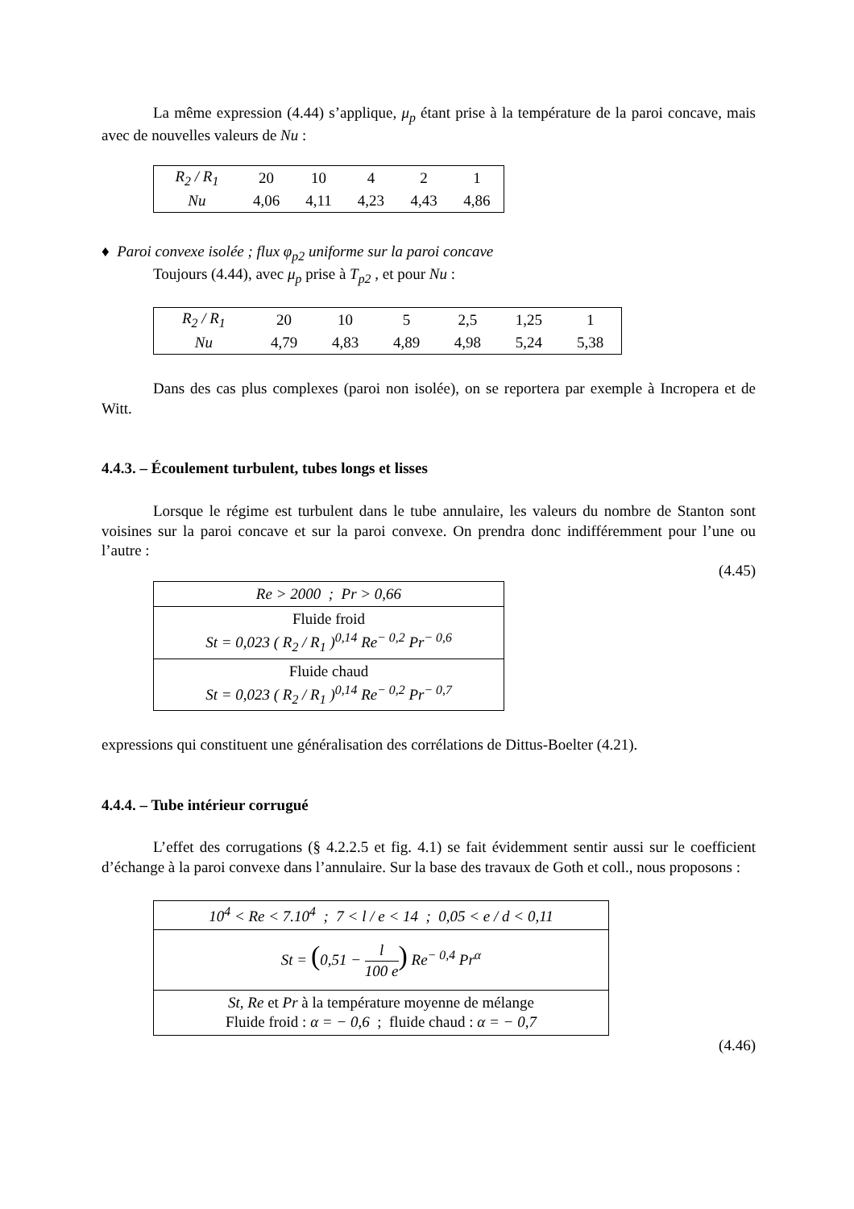La même expression (4.44) s’applique, μ<sub>p</sub> étant prise à la température de la paroi concave, mais avec de nouvelles valeurs de Nu :
| R<sub>2</sub> / R<sub>1</sub> | 20 | 10 | 4 | 2 | 1 |
| Nu | 4,06 | 4,11 | 4,23 | 4,43 | 4,86 |
♦ Paroi convexe isolée ; flux φ<sub>p2</sub> uniforme sur la paroi concave
Toujours (4.44), avec μ<sub>p</sub> prise à T<sub>p2</sub> , et pour Nu :
| R<sub>2</sub> / R<sub>1</sub> | 20 | 10 | 5 | 2,5 | 1,25 | 1 |
| Nu | 4,79 | 4,83 | 4,89 | 4,98 | 5,24 | 5,38 |
Dans des cas plus complexes (paroi non isolée), on se reportera par exemple à Incropera et de Witt.
4.4.3. – Écoulement turbulent, tubes longs et lisses
Lorsque le régime est turbulent dans le tube annulaire, les valeurs du nombre de Stanton sont voisines sur la paroi concave et sur la paroi convexe. On prendra donc indifféremment pour l’une ou l’autre :
(4.45)
| Re > 2000 ; Pr > 0,66 |
| Fluide froid St = 0,023 ( R<sub>2</sub> / R<sub>1</sub> )<sup>0,14</sup> Re<sup>− 0,2</sup> Pr<sup>− 0,6</sup> |
| Fluide chaud St = 0,023 ( R<sub>2</sub> / R<sub>1</sub> )<sup>0,14</sup> Re<sup>− 0,2</sup> Pr<sup>− 0,7</sup> |
expressions qui constituent une généralisation des corrélations de Dittus-Boelter (4.21).
4.4.4. – Tube intérieur corrugué
L’effet des corrugations (§ 4.2.2.5 et fig. 4.1) se fait évidemment sentir aussi sur le coefficient d’échange à la paroi convexe dans l’annulaire. Sur la base des travaux de Goth et coll., nous proposons :
| 10<sup>4</sup> < Re < 7.10<sup>4</sup> ; 7 < l / e < 14 ; 0,05 < e / d < 0,11 |
| St = ( 0,51 − l 100 e ) Re<sup>− 0,4</sup> Pr<sup>α</sup> |
| St, Re et Pr à la température moyenne de mélange Fluide froid : α = − 0,6 ; fluide chaud : α = − 0,7 |
(4.46)